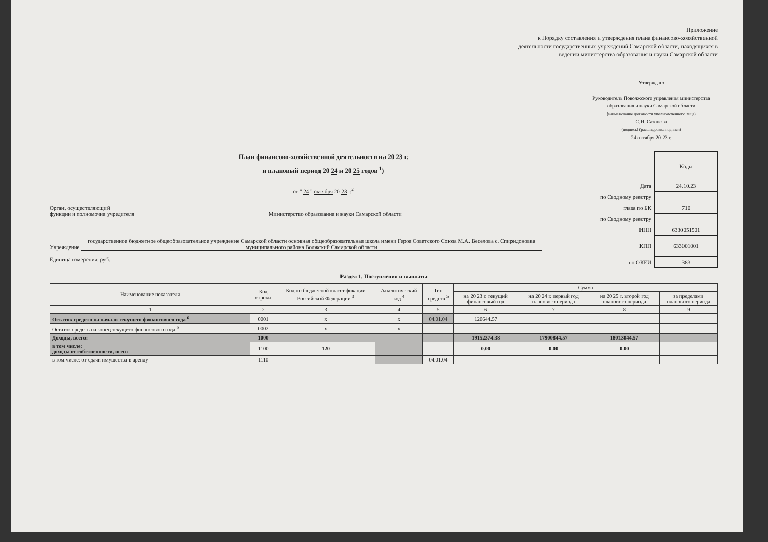Приложение
к Порядку составления и утверждения плана финансово-хозяйственной деятельности государственных учреждений Самарской области, находящихся в ведении министерства образования и науки Самарской области
Утверждаю
Руководитель Поволжского управления министерства образования и науки Самарской области
(наименование должности уполномоченного лица)
С.Н. Сазонова
(подпись) (расшифровка подписи)
24 октября 20 23 г.
План финансово-хозяйственной деятельности на 20 23 г.
и плановый период 20 24 и 20 25 годов <sup>1</sup>)
от " 24 " октября 20 23 г.<sup>2</sup>
Орган, осуществляющий
функции и полномочия учредителя Министерство образования и науки Самарской области
Учреждение государственное бюджетное общеобразовательное учреждение Самарской области основная общеобразовательная школа имени Героя Советского Союза М.А. Веселова с. Спиридоновка муниципального района Волжский Самарской области
Единица измерения: руб.
| | Коды |
| Дата | 24.10.23 |
| по Сводному реестру | |
| глава по БК | 710 |
| по Сводному реестру | |
| ИНН | 6330051501 |
| КПП | 633001001 |
| по ОКЕИ | 383 |
Раздел 1. Поступления и выплаты
| Наименование показателя | Код строки | Код по бюджетной классификации Российской Федерации <sup>3</sup> | Аналитический код <sup>4</sup> | Тип средств <sup>5</sup> | Сумма | | | |
| --- | --- | --- | --- | --- | --- | --- | --- | --- |
| | | | | | на 20 23 г. текущий финансовый год | на 20 24 г. первый год планового периода | на 20 25 г. второй год планового периода | за пределами планового периода |
| 1 | 2 | 3 | 4 | 5 | 6 | 7 | 8 | 9 |
| Остаток средств на начало текущего финансового года <sup>6</sup> | 0001 | x | x | 04.01.04 | 120644.57 | | | |
| Остаток средств на конец текущего финансового года <sup>6</sup> | 0002 | x | x | | | | | |
| Доходы, всего: | 1000 | | | | 19152374.38 | 17900844.57 | 18013044.57 | |
| в том числе: доходы от собственности, всего | 1100 | 120 | | | 0.00 | 0.00 | 0.00 | |
| в том числе: от сдачи имущества в аренду | 1110 | | | 04.01.04 | | | | |